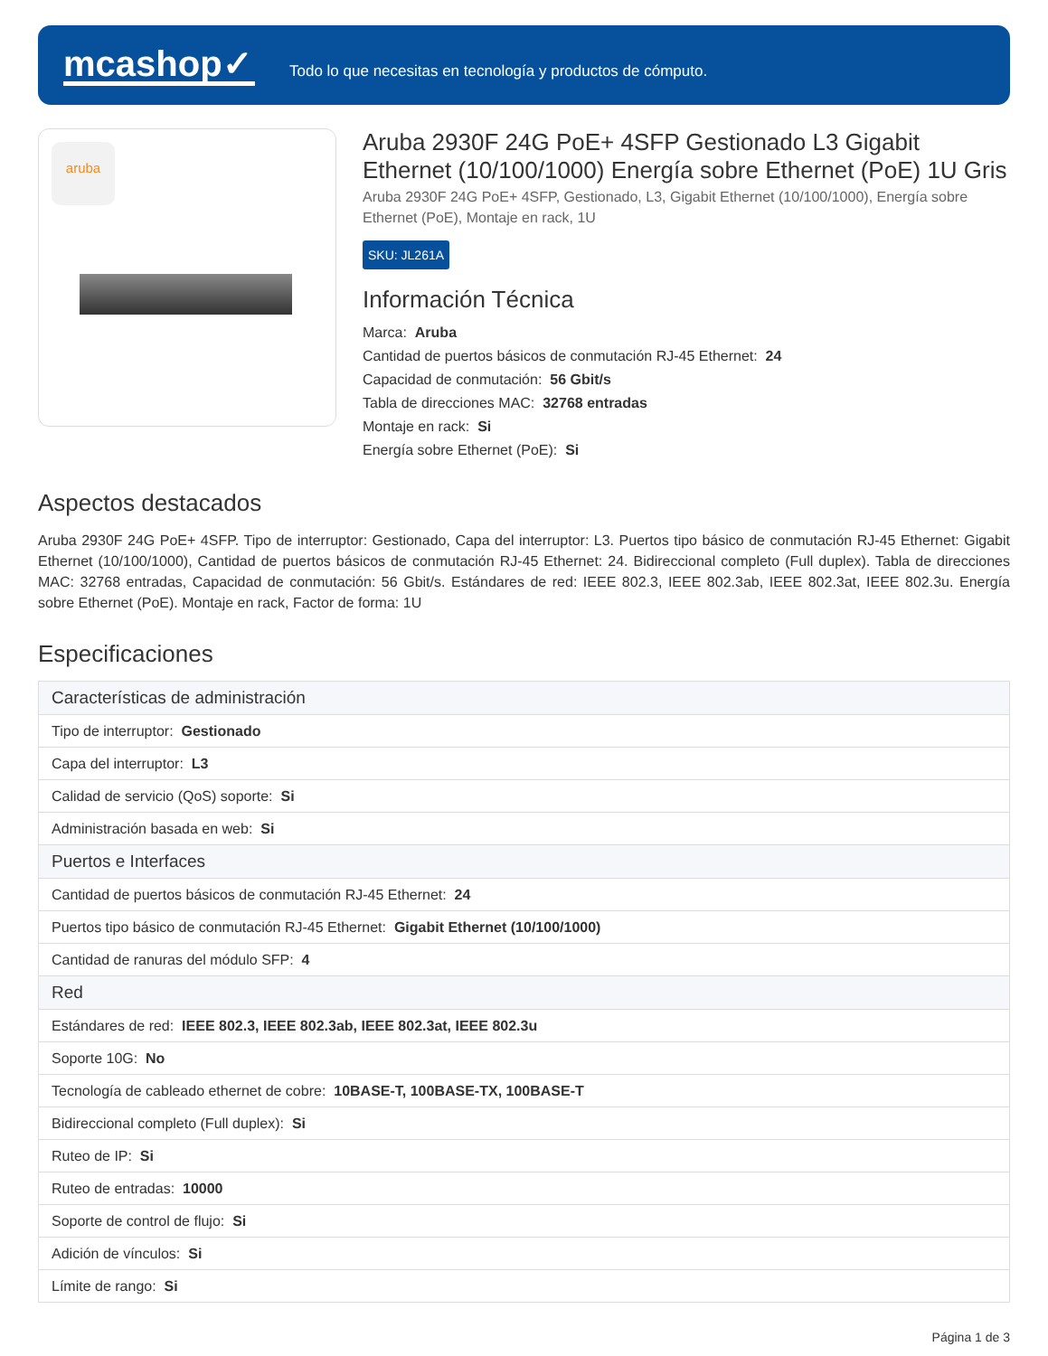mcashop✓
Todo lo que necesitas en tecnología y productos de cómputo.
aruba
Aruba 2930F 24G PoE+ 4SFP Gestionado L3 Gigabit Ethernet (10/100/1000) Energía sobre Ethernet (PoE) 1U Gris
Aruba 2930F 24G PoE+ 4SFP, Gestionado, L3, Gigabit Ethernet (10/100/1000), Energía sobre Ethernet (PoE), Montaje en rack, 1U
SKU: JL261A
Información Técnica
Marca: Aruba
Cantidad de puertos básicos de conmutación RJ-45 Ethernet: 24
Capacidad de conmutación: 56 Gbit/s
Tabla de direcciones MAC: 32768 entradas
Montaje en rack: Si
Energía sobre Ethernet (PoE): Si
Aspectos destacados
Aruba 2930F 24G PoE+ 4SFP. Tipo de interruptor: Gestionado, Capa del interruptor: L3. Puertos tipo básico de conmutación RJ-45 Ethernet: Gigabit Ethernet (10/100/1000), Cantidad de puertos básicos de conmutación RJ-45 Ethernet: 24. Bidireccional completo (Full duplex). Tabla de direcciones MAC: 32768 entradas, Capacidad de conmutación: 56 Gbit/s. Estándares de red: IEEE 802.3, IEEE 802.3ab, IEEE 802.3at, IEEE 802.3u. Energía sobre Ethernet (PoE). Montaje en rack, Factor de forma: 1U
Especificaciones
| Características de administración |
| --- |
| Tipo de interruptor: Gestionado |
| Capa del interruptor: L3 |
| Calidad de servicio (QoS) soporte: Si |
| Administración basada en web: Si |
| Puertos e Interfaces |
| Cantidad de puertos básicos de conmutación RJ-45 Ethernet: 24 |
| Puertos tipo básico de conmutación RJ-45 Ethernet: Gigabit Ethernet (10/100/1000) |
| Cantidad de ranuras del módulo SFP: 4 |
| Red |
| Estándares de red: IEEE 802.3, IEEE 802.3ab, IEEE 802.3at, IEEE 802.3u |
| Soporte 10G: No |
| Tecnología de cableado ethernet de cobre: 10BASE-T, 100BASE-TX, 100BASE-T |
| Bidireccional completo (Full duplex): Si |
| Ruteo de IP: Si |
| Ruteo de entradas: 10000 |
| Soporte de control de flujo: Si |
| Adición de vínculos: Si |
| Límite de rango: Si |
Página 1 de 3